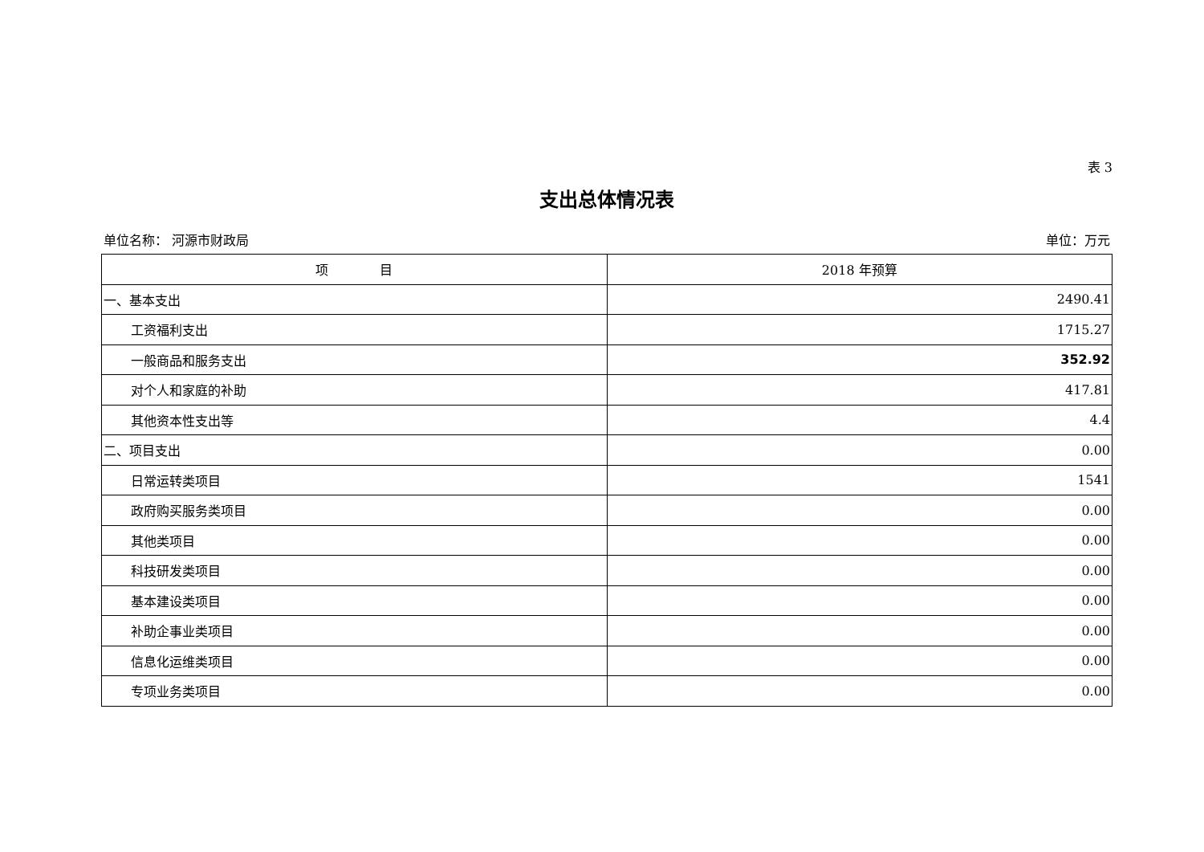表 3
支出总体情况表
单位名称： 河源市财政局 单位：万元
| 项 目 | 2018 年预算 |
| --- | --- |
| 一、基本支出 | 2490.41 |
| 工资福利支出 | 1715.27 |
| 一般商品和服务支出 | 352.92 |
| 对个人和家庭的补助 | 417.81 |
| 其他资本性支出等 | 4.4 |
| 二、项目支出 | 0.00 |
| 日常运转类项目 | 1541 |
| 政府购买服务类项目 | 0.00 |
| 其他类项目 | 0.00 |
| 科技研发类项目 | 0.00 |
| 基本建设类项目 | 0.00 |
| 补助企事业类项目 | 0.00 |
| 信息化运维类项目 | 0.00 |
| 专项业务类项目 | 0.00 |